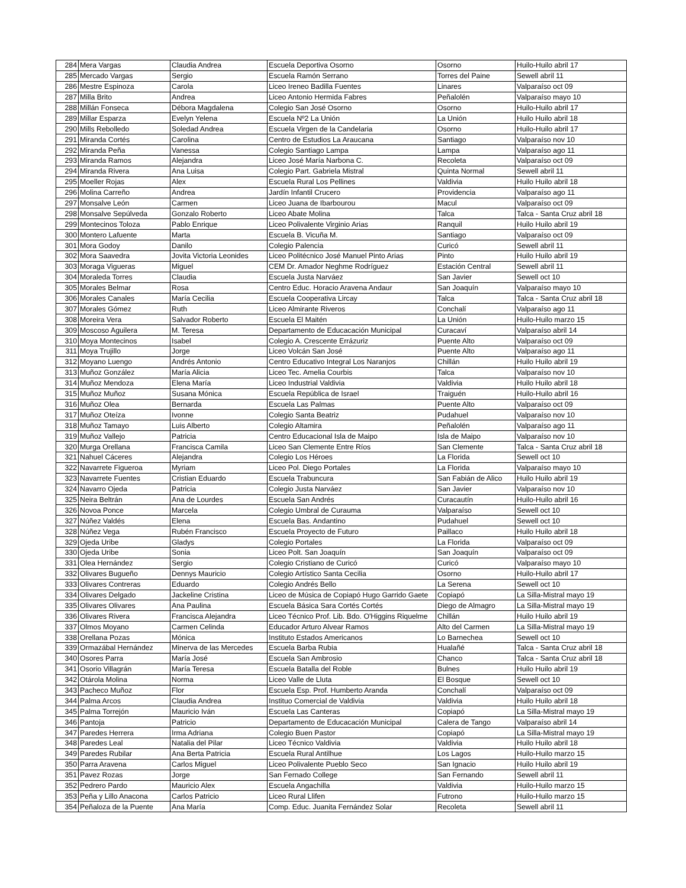| 284 | Mera Vargas | Claudia Andrea | Escuela Deportiva Osorno | Osorno | Huilo-Huilo abril 17 |
| 285 | Mercado Vargas | Sergio | Escuela Ramón Serrano | Torres del Paine | Sewell abril 11 |
| 286 | Mestre Espinoza | Carola | Liceo Ireneo Badilla Fuentes | Linares | Valparaíso oct 09 |
| 287 | Milla Brito | Andrea | Liceo Antonio Hermida Fabres | Peñalolén | Valparaíso mayo 10 |
| 288 | Millán Fonseca | Débora Magdalena | Colegio San José Osorno | Osorno | Huilo-Huilo abril 17 |
| 289 | Millar Esparza | Evelyn Yelena | Escuela Nº2 La Unión | La Unión | Huilo Huilo abril 18 |
| 290 | Mills Rebolledo | Soledad Andrea | Escuela Virgen de la Candelaria | Osorno | Huilo-Huilo abril 17 |
| 291 | Miranda Cortés | Carolina | Centro de Estudios La Araucana | Santiago | Valparaíso nov 10 |
| 292 | Miranda Peña | Vanessa | Colegio Santiago Lampa | Lampa | Valparaíso ago 11 |
| 293 | Miranda Ramos | Alejandra | Liceo José María Narbona C. | Recoleta | Valparaíso oct 09 |
| 294 | Miranda Rivera | Ana Luisa | Colegio Part. Gabriela Mistral | Quinta Normal | Sewell abril 11 |
| 295 | Moeller Rojas | Alex | Escuela Rural Los Pellines | Valdivia | Huilo Huilo abril 18 |
| 296 | Molina Carreño | Andrea | Jardín Infantil Crucero | Providencia | Valparaíso ago 11 |
| 297 | Monsalve León | Carmen | Liceo Juana de Ibarbourou | Macul | Valparaíso oct 09 |
| 298 | Monsalve Sepúlveda | Gonzalo Roberto | Liceo Abate Molina | Talca | Talca - Santa Cruz abril 18 |
| 299 | Montecinos Toloza | Pablo Enrique | Liceo Polivalente Virginio Arias | Ranquil | Huilo Huilo abril 19 |
| 300 | Montero Lafuente | Marta | Escuela B. Vicuña M. | Santiago | Valparaíso oct 09 |
| 301 | Mora Godoy | Danilo | Colegio Palencia | Curicó | Sewell abril 11 |
| 302 | Mora Saavedra | Jovita Victoria Leonides | Liceo Politécnico José Manuel Pinto Arias | Pinto | Huilo Huilo abril 19 |
| 303 | Moraga Vigueras | Miguel | CEM Dr. Amador Neghme Rodríguez | Estación Central | Sewell abril 11 |
| 304 | Moraleda Torres | Claudia | Escuela Justa Narváez | San Javier | Sewell oct 10 |
| 305 | Morales Belmar | Rosa | Centro Educ. Horacio Aravena Andaur | San Joaquín | Valparaíso mayo 10 |
| 306 | Morales Canales | María Cecilia | Escuela Cooperativa Lircay | Talca | Talca - Santa Cruz abril 18 |
| 307 | Morales Gómez | Ruth | Liceo Almirante Riveros | Conchalí | Valparaíso ago 11 |
| 308 | Moreira Vera | Salvador Roberto | Escuela El Maitén | La Unión | Huilo-Huilo marzo 15 |
| 309 | Moscoso Aguilera | M. Teresa | Departamento de Educacación Municipal | Curacaví | Valparaíso abril 14 |
| 310 | Moya Montecinos | Isabel | Colegio A. Crescente Errázuriz | Puente Alto | Valparaíso oct 09 |
| 311 | Moya Trujillo | Jorge | Liceo Volcán San José | Puente Alto | Valparaíso ago 11 |
| 312 | Moyano Luengo | Andrés Antonio | Centro Educativo Integral Los Naranjos | Chillán | Huilo Huilo abril 19 |
| 313 | Muñoz González | María Alicia | Liceo Tec. Amelia Courbis | Talca | Valparaíso nov 10 |
| 314 | Muñoz Mendoza | Elena María | Liceo Industrial Valdivia | Valdivia | Huilo Huilo abril 18 |
| 315 | Muñoz Muñoz | Susana Mónica | Escuela República de Israel | Traiguén | Huilo-Huilo abril 16 |
| 316 | Muñoz Olea | Bernarda | Escuela Las Palmas | Puente Alto | Valparaíso oct 09 |
| 317 | Muñoz Oteíza | Ivonne | Colegio Santa Beatriz | Pudahuel | Valparaíso nov 10 |
| 318 | Muñoz Tamayo | Luis Alberto | Colegio Altamira | Peñalolén | Valparaíso ago 11 |
| 319 | Muñoz Vallejo | Patricia | Centro Educacional Isla de Maipo | Isla de Maipo | Valparaíso nov 10 |
| 320 | Murga Orellana | Francisca Camila | Liceo San Clemente Entre Ríos | San Clemente | Talca - Santa Cruz abril 18 |
| 321 | Nahuel Cáceres | Alejandra | Colegio Los Héroes | La Florida | Sewell oct 10 |
| 322 | Navarrete Figueroa | Myriam | Liceo Pol. Diego Portales | La Florida | Valparaíso mayo 10 |
| 323 | Navarrete Fuentes | Cristian Eduardo | Escuela Trabuncura | San Fabián de Alico | Huilo Huilo abril 19 |
| 324 | Navarro Ojeda | Patricia | Colegio Justa Narváez | San Javier | Valparaíso nov 10 |
| 325 | Neira Beltrán | Ana de Lourdes | Escuela San Andrés | Curacautín | Huilo-Huilo abril 16 |
| 326 | Novoa Ponce | Marcela | Colegio Umbral de Curauma | Valparaíso | Sewell oct 10 |
| 327 | Núñez Valdés | Elena | Escuela Bas. Andantino | Pudahuel | Sewell oct 10 |
| 328 | Núñez Vega | Rubén Francisco | Escuela Proyecto de Futuro | Paillaco | Huilo Huilo abril 18 |
| 329 | Ojeda Uribe | Gladys | Colegio Portales | La Florida | Valparaíso oct 09 |
| 330 | Ojeda Uribe | Sonia | Liceo Polt. San Joaquín | San Joaquín | Valparaíso oct 09 |
| 331 | Olea Hernández | Sergio | Colegio Cristiano de Curicó | Curicó | Valparaíso mayo 10 |
| 332 | Olivares Bugueño | Dennys Mauricio | Colegio Artístico Santa Cecilia | Osorno | Huilo-Huilo abril 17 |
| 333 | Olivares Contreras | Eduardo | Colegio Andrés Bello | La Serena | Sewell oct 10 |
| 334 | Olivares Delgado | Jackeline Cristina | Liceo de Música de Copiapó Hugo Garrido Gaete | Copiapó | La Silla-Mistral mayo 19 |
| 335 | Olivares Olivares | Ana Paulina | Escuela Básica Sara Cortés Cortés | Diego de Almagro | La Silla-Mistral mayo 19 |
| 336 | Olivares Rivera | Francisca Alejandra | Liceo Técnico Prof. Lib. Bdo. O'Higgins Riquelme | Chillán | Huilo Huilo abril 19 |
| 337 | Olmos Moyano | Carmen Celinda | Educador Arturo Alvear Ramos | Alto del Carmen | La Silla-Mistral mayo 19 |
| 338 | Orellana Pozas | Mónica | Instituto Estados Americanos | Lo Barnechea | Sewell oct 10 |
| 339 | Ormazábal Hernández | Minerva de las Mercedes | Escuela Barba Rubia | Hualañé | Talca - Santa Cruz abril 18 |
| 340 | Osores Parra | María José | Escuela San Ambrosio | Chanco | Talca - Santa Cruz abril 18 |
| 341 | Osorio Villagrán | María Teresa | Escuela Batalla del Roble | Bulnes | Huilo Huilo abril 19 |
| 342 | Otárola Molina | Norma | Liceo Valle de Lluta | El Bosque | Sewell oct 10 |
| 343 | Pacheco Muñoz | Flor | Escuela Esp. Prof. Humberto Aranda | Conchalí | Valparaíso oct 09 |
| 344 | Palma Arcos | Claudia Andrea | Instituo Comercial de Valdivia | Valdivia | Huilo Huilo abril 18 |
| 345 | Palma Torrejón | Mauricio Iván | Escuela Las Canteras | Copiapó | La Silla-Mistral mayo 19 |
| 346 | Pantoja | Patricio | Departamento de Educacación Municipal | Calera de Tango | Valparaíso abril 14 |
| 347 | Paredes Herrera | Irma Adriana | Colegio Buen Pastor | Copiapó | La Silla-Mistral mayo 19 |
| 348 | Paredes Leal | Natalia del Pilar | Liceo Técnico Valdivia | Valdivia | Huilo Huilo abril 18 |
| 349 | Paredes Rubilar | Ana Berta Patricia | Escuela Rural Antilhue | Los Lagos | Huilo-Huilo marzo 15 |
| 350 | Parra Aravena | Carlos Miguel | Liceo Polivalente Pueblo Seco | San Ignacio | Huilo Huilo abril 19 |
| 351 | Pavez Rozas | Jorge | San Fernado College | San Fernando | Sewell abril 11 |
| 352 | Pedrero Pardo | Mauricio Alex | Escuela Angachilla | Valdivia | Huilo-Huilo marzo 15 |
| 353 | Peña y Lillo Anacona | Carlos Patricio | Liceo Rural Llifen | Futrono | Huilo-Huilo marzo 15 |
| 354 | Peñaloza de la Puente | Ana María | Comp. Educ. Juanita Fernández Solar | Recoleta | Sewell abril 11 |